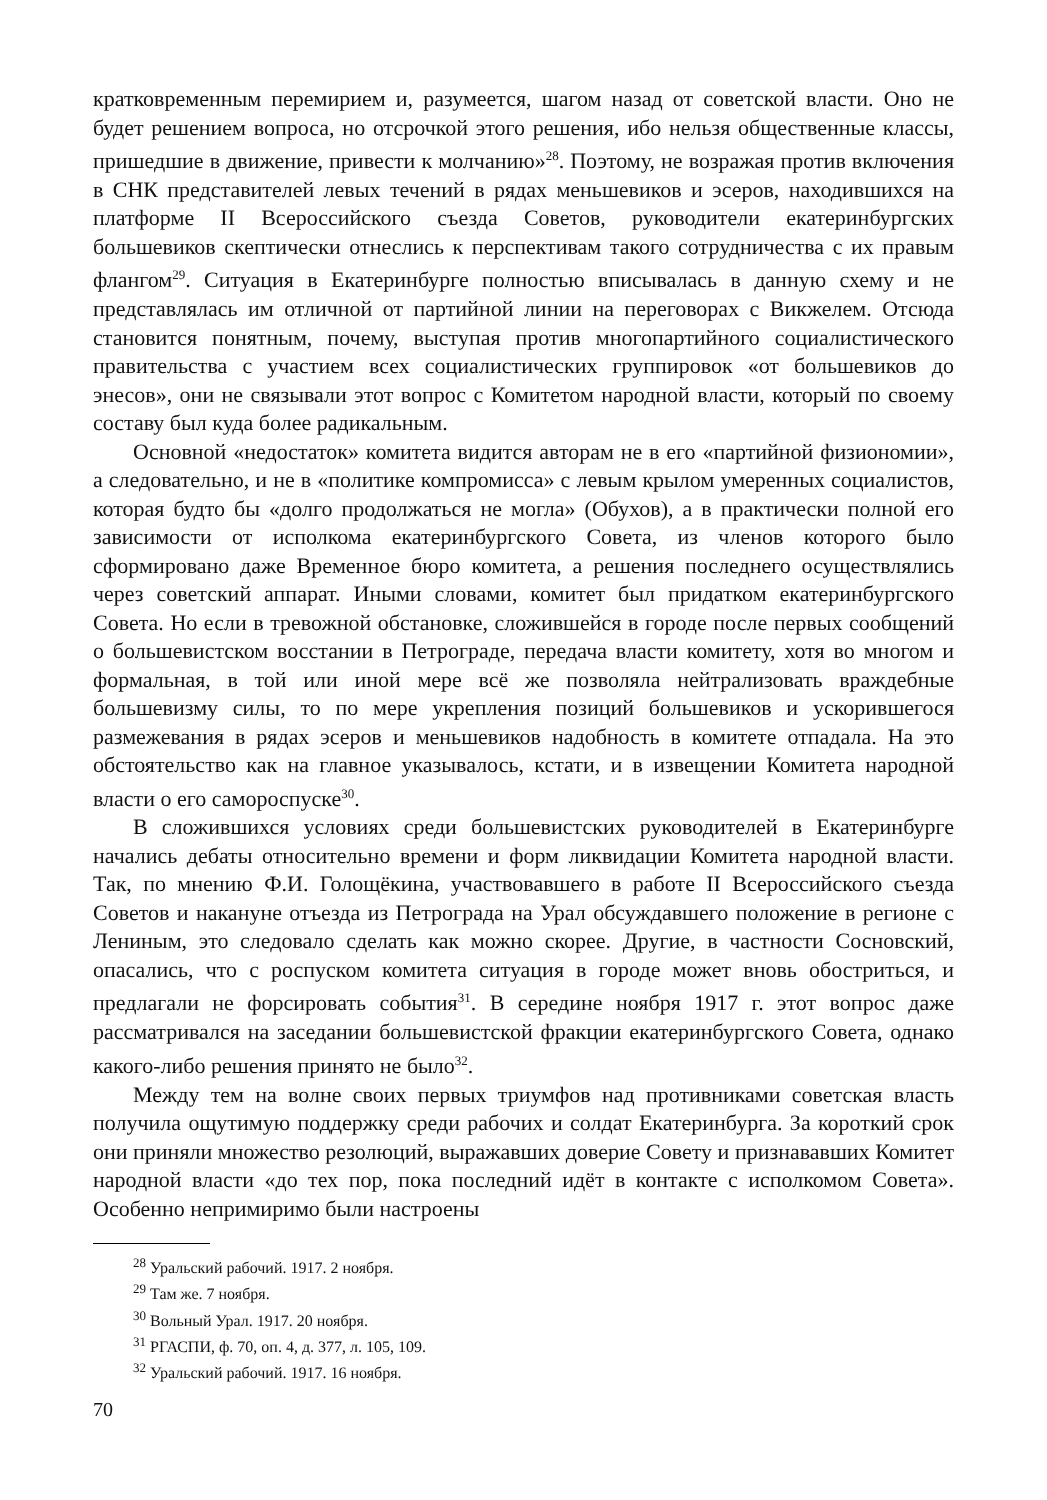кратковременным перемирием и, разумеется, шагом назад от советской власти. Оно не будет решением вопроса, но отсрочкой этого решения, ибо нельзя общественные классы, пришедшие в движение, привести к молчанию»<sup>28</sup>. Поэтому, не возражая против включения в СНК представителей левых течений в рядах меньшевиков и эсеров, находившихся на платформе II Всероссийского съезда Советов, руководители екатеринбургских большевиков скептически отнеслись к перспективам такого сотрудничества с их правым флангом<sup>29</sup>. Ситуация в Екатеринбурге полностью вписывалась в данную схему и не представлялась им отличной от партийной линии на переговорах с Викжелем. Отсюда становится понятным, почему, выступая против многопартийного социалистического правительства с участием всех социалистических группировок «от большевиков до энесов», они не связывали этот вопрос с Комитетом народной власти, который по своему составу был куда более радикальным.
Основной «недостаток» комитета видится авторам не в его «партийной физиономии», а следовательно, и не в «политике компромисса» с левым крылом умеренных социалистов, которая будто бы «долго продолжаться не могла» (Обухов), а в практически полной его зависимости от исполкома екатеринбургского Совета, из членов которого было сформировано даже Временное бюро комитета, а решения последнего осуществлялись через советский аппарат. Иными словами, комитет был придатком екатеринбургского Совета. Но если в тревожной обстановке, сложившейся в городе после первых сообщений о большевистском восстании в Петрограде, передача власти комитету, хотя во многом и формальная, в той или иной мере всё же позволяла нейтрализовать враждебные большевизму силы, то по мере укрепления позиций большевиков и ускорившегося размежевания в рядах эсеров и меньшевиков надобность в комитете отпадала. На это обстоятельство как на главное указывалось, кстати, и в извещении Комитета народной власти о его самороспуске<sup>30</sup>.
В сложившихся условиях среди большевистских руководителей в Екатеринбурге начались дебаты относительно времени и форм ликвидации Комитета народной власти. Так, по мнению Ф.И. Голощёкина, участвовавшего в работе II Всероссийского съезда Советов и накануне отъезда из Петрограда на Урал обсуждавшего положение в регионе с Лениным, это следовало сделать как можно скорее. Другие, в частности Сосновский, опасались, что с роспуском комитета ситуация в городе может вновь обостриться, и предлагали не форсировать события<sup>31</sup>. В середине ноября 1917 г. этот вопрос даже рассматривался на заседании большевистской фракции екатеринбургского Совета, однако какого-либо решения принято не было<sup>32</sup>.
Между тем на волне своих первых триумфов над противниками советская власть получила ощутимую поддержку среди рабочих и солдат Екатеринбурга. За короткий срок они приняли множество резолюций, выражавших доверие Совету и признававших Комитет народной власти «до тех пор, пока последний идёт в контакте с исполкомом Совета». Особенно непримиримо были настроены
<sup>28</sup> Уральский рабочий. 1917. 2 ноября.
<sup>29</sup> Там же. 7 ноября.
<sup>30</sup> Вольный Урал. 1917. 20 ноября.
<sup>31</sup> РГАСПИ, ф. 70, оп. 4, д. 377, л. 105, 109.
<sup>32</sup> Уральский рабочий. 1917. 16 ноября.
70